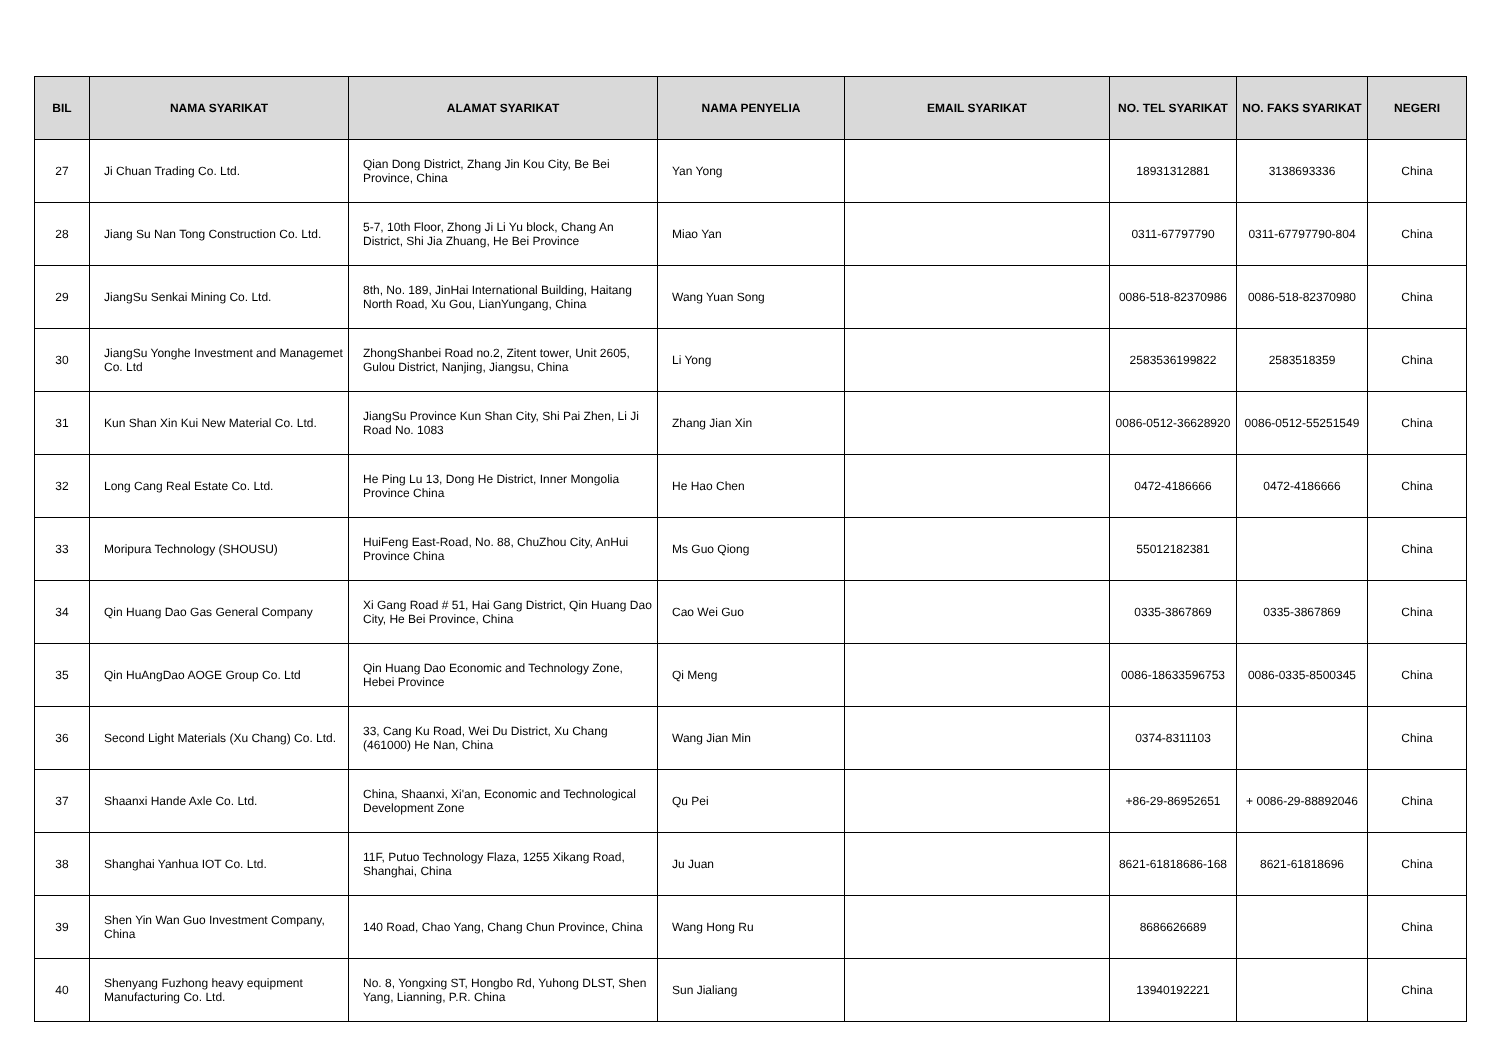| BIL | NAMA SYARIKAT | ALAMAT SYARIKAT | NAMA PENYELIA | EMAIL SYARIKAT | NO. TEL SYARIKAT | NO. FAKS SYARIKAT | NEGERI |
| --- | --- | --- | --- | --- | --- | --- | --- |
| 27 | Ji Chuan Trading Co. Ltd. | Qian Dong District, Zhang Jin Kou City, Be Bei Province, China | Yan Yong | | 18931312881 | 3138693336 | China |
| 28 | Jiang Su Nan Tong Construction Co. Ltd. | 5-7, 10th Floor, Zhong Ji Li Yu block, Chang An District, Shi Jia Zhuang, He Bei Province | Miao Yan | | 0311-67797790 | 0311-67797790-804 | China |
| 29 | JiangSu Senkai Mining Co. Ltd. | 8th, No. 189, JinHai International Building, Haitang North Road, Xu Gou, LianYungang, China | Wang Yuan Song | | 0086-518-82370986 | 0086-518-82370980 | China |
| 30 | JiangSu Yonghe Investment and Managemet Co. Ltd | ZhongShanbei Road no.2, Zitent tower, Unit 2605, Gulou District, Nanjing, Jiangsu, China | Li Yong | | 2583536199822 | 2583518359 | China |
| 31 | Kun Shan Xin Kui New Material Co. Ltd. | JiangSu Province Kun Shan City, Shi Pai Zhen, Li Ji Road No. 1083 | Zhang Jian Xin | | 0086-0512-36628920 | 0086-0512-55251549 | China |
| 32 | Long Cang Real Estate Co. Ltd. | He Ping Lu 13, Dong He District, Inner Mongolia Province China | He Hao Chen | | 0472-4186666 | 0472-4186666 | China |
| 33 | Moripura Technology (SHOUSU) | HuiFeng East-Road, No. 88, ChuZhou City, AnHui Province China | Ms Guo Qiong | | 55012182381 | | China |
| 34 | Qin Huang Dao Gas General Company | Xi Gang Road # 51, Hai Gang District, Qin Huang Dao City, He Bei Province, China | Cao Wei Guo | | 0335-3867869 | 0335-3867869 | China |
| 35 | Qin HuAngDao AOGE Group Co. Ltd | Qin Huang Dao Economic and Technology Zone, Hebei Province | Qi Meng | | 0086-18633596753 | 0086-0335-8500345 | China |
| 36 | Second Light Materials (Xu Chang) Co. Ltd. | 33, Cang Ku Road, Wei Du District, Xu Chang (461000) He Nan, China | Wang Jian Min | | 0374-8311103 | | China |
| 37 | Shaanxi Hande Axle Co. Ltd. | China, Shaanxi, Xi'an, Economic and Technological Development Zone | Qu Pei | | +86-29-86952651 | + 0086-29-88892046 | China |
| 38 | Shanghai Yanhua IOT Co. Ltd. | 11F, Putuo Technology Flaza, 1255 Xikang Road, Shanghai, China | Ju Juan | | 8621-61818686-168 | 8621-61818696 | China |
| 39 | Shen Yin Wan Guo Investment Company, China | 140 Road, Chao Yang, Chang Chun Province, China | Wang Hong Ru | | 8686626689 | | China |
| 40 | Shenyang Fuzhong heavy equipment Manufacturing Co. Ltd. | No. 8, Yongxing ST, Hongbo Rd, Yuhong DLST, Shen Yang, Lianning, P.R. China | Sun Jialiang | | 13940192221 | | China |